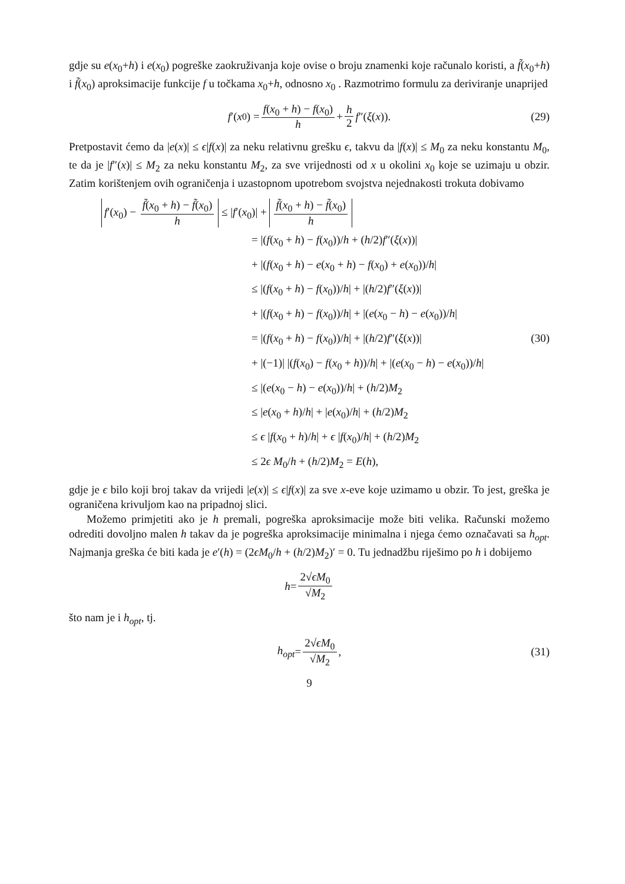gdje su e(x<sub>0</sub>+h) i e(x<sub>0</sub>) pogreške zaokruživanja koje ovise o broju znamenki koje računalo koristi, a f̃(x<sub>0</sub>+h) i f̃(x<sub>0</sub>) aproksimacije funkcije f u točkama x<sub>0</sub>+h, odnosno x<sub>0</sub> . Razmotrimo formulu za deriviranje unaprijed
f ′(x<sub>0</sub>) = f(x<sub>0</sub> + h) − f(x<sub>0</sub>) h + h 2 f ″(ξ (x)). (29)
Pretpostavit ćemo da |e(x)| ≤ ϵ|f(x)| za neku relativnu grešku ϵ, takvu da |f(x)| ≤ M<sub>0</sub> za neku konstantu M<sub>0</sub>, te da je |f″(x)| ≤ M<sub>2</sub> za neku konstantu M<sub>2</sub>, za sve vrijednosti od x u okolini x<sub>0</sub> koje se uzimaju u obzir. Zatim korištenjem ovih ograničenja i uzastopnom upotrebom svojstva nejednakosti trokuta dobivamo
f′(x<sub>0</sub>) − f̃(x<sub>0</sub> + h) − f̃(x<sub>0</sub>) h ≤ |f′(x<sub>0</sub>)| + f̃(x<sub>0</sub> + h) − f̃(x<sub>0</sub>) h
= |(f(x<sub>0</sub> + h) − f(x<sub>0</sub>))/h + (h/2)f″(ξ(x))|
+ |(f(x<sub>0</sub> + h) − e(x<sub>0</sub> + h) − f(x<sub>0</sub>) + e(x<sub>0</sub>))/h|
≤ |(f(x<sub>0</sub> + h) − f(x<sub>0</sub>))/h| + |(h/2)f″(ξ(x))|
+ |(f(x<sub>0</sub> + h) − f(x<sub>0</sub>))/h| + |(e(x<sub>0</sub> − h) − e(x<sub>0</sub>))/h|
= |(f(x<sub>0</sub> + h) − f(x<sub>0</sub>))/h| + |(h/2)f″(ξ(x))| (30)
+ |(−1)| |(f(x<sub>0</sub>) − f(x<sub>0</sub> + h))/h| + |(e(x<sub>0</sub> − h) − e(x<sub>0</sub>))/h|
≤ |(e(x<sub>0</sub> − h) − e(x<sub>0</sub>))/h| + (h/2)M<sub>2</sub>
≤ |e(x<sub>0</sub> + h)/h| + |e(x<sub>0</sub>)/h| + (h/2)M<sub>2</sub>
≤ ϵ |f(x<sub>0</sub> + h)/h| + ϵ |f(x<sub>0</sub>)/h| + (h/2)M<sub>2</sub>
≤ 2ϵ M<sub>0</sub>/h + (h/2)M<sub>2</sub> = E(h),
gdje je ϵ bilo koji broj takav da vrijedi |e(x)| ≤ ϵ|f(x)| za sve x-eve koje uzimamo u obzir. To jest, greška je ograničena krivuljom kao na pripadnoj slici.
Možemo primjetiti ako je h premali, pogreška aproksimacije može biti velika. Računski možemo odrediti dovoljno malen h takav da je pogreška aproksimacije minimalna i njega ćemo označavati sa h<sub>opt</sub>. Najmanja greška će biti kada je e′(h) = (2ϵM<sub>0</sub>/h + (h/2)M<sub>2</sub>)′ = 0. Tu jednadžbu riješimo po h i dobijemo
h = 2√ϵM<sub>0</sub> √M<sub>2</sub>
što nam je i h<sub>opt</sub>, tj.
h<sub>opt</sub> = 2√ϵM<sub>0</sub> √M<sub>2</sub>, (31)
9